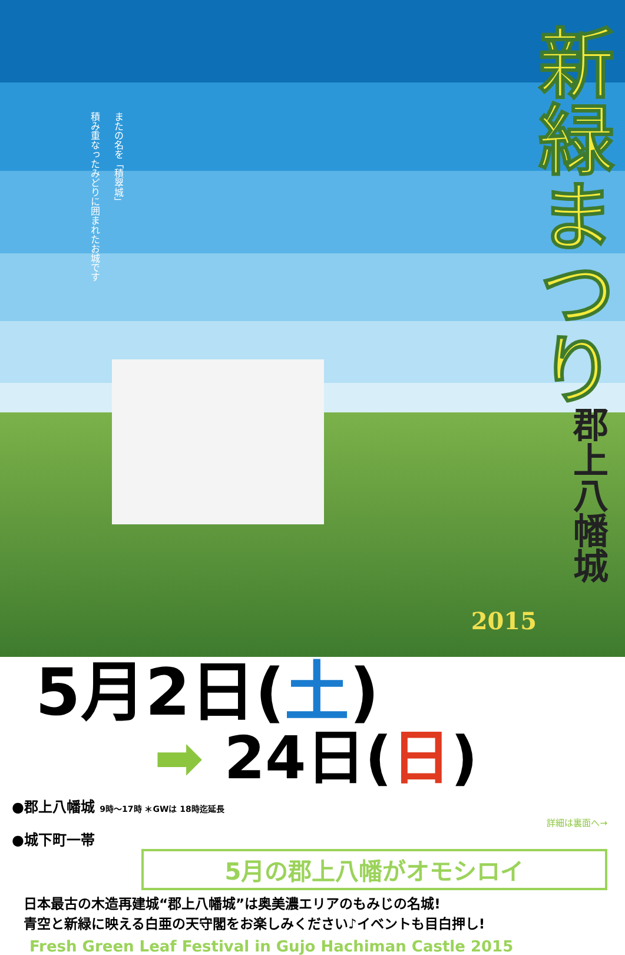またの名を「積翠城」
積み重なったみどりに囲まれたお城です
新緑まつり
郡上八幡城
2015
5月2日(土)
➡ 24日(日)
●郡上八幡城 9時〜17時 ＊GWは 18時迄延長
詳細は裏面へ→
●城下町一帯
5月の郡上八幡がオモシロイ
日本最古の木造再建城“郡上八幡城”は奥美濃エリアのもみじの名城!
青空と新緑に映える白亜の天守閣をお楽しみください♪イベントも目白押し!
Fresh Green Leaf Festival in Gujo Hachiman Castle 2015